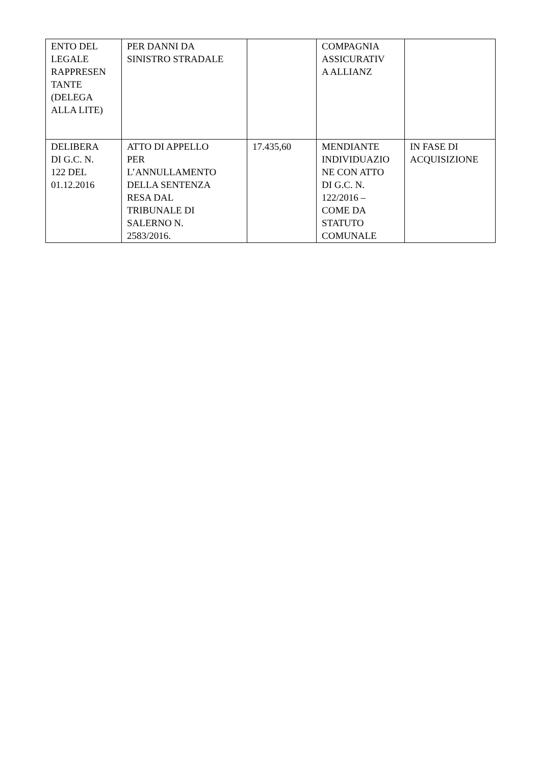| ENTO DEL LEGALE RAPPRESEN TANTE (DELEGA ALLA LITE) | PER DANNI DA SINISTRO STRADALE | | COMPAGNIA ASSICURATIV A ALLIANZ | |
| DELIBERA DI G.C. N. 122 DEL 01.12.2016 | ATTO DI APPELLO PER L’ANNULLAMENTO DELLA SENTENZA RESA DAL TRIBUNALE DI SALERNO N. 2583/2016. | 17.435,60 | MENDIANTE INDIVIDUAZIO NE CON ATTO DI G.C. N. 122/2016 – COME DA STATUTO COMUNALE | IN FASE DI ACQUISIZIONE |